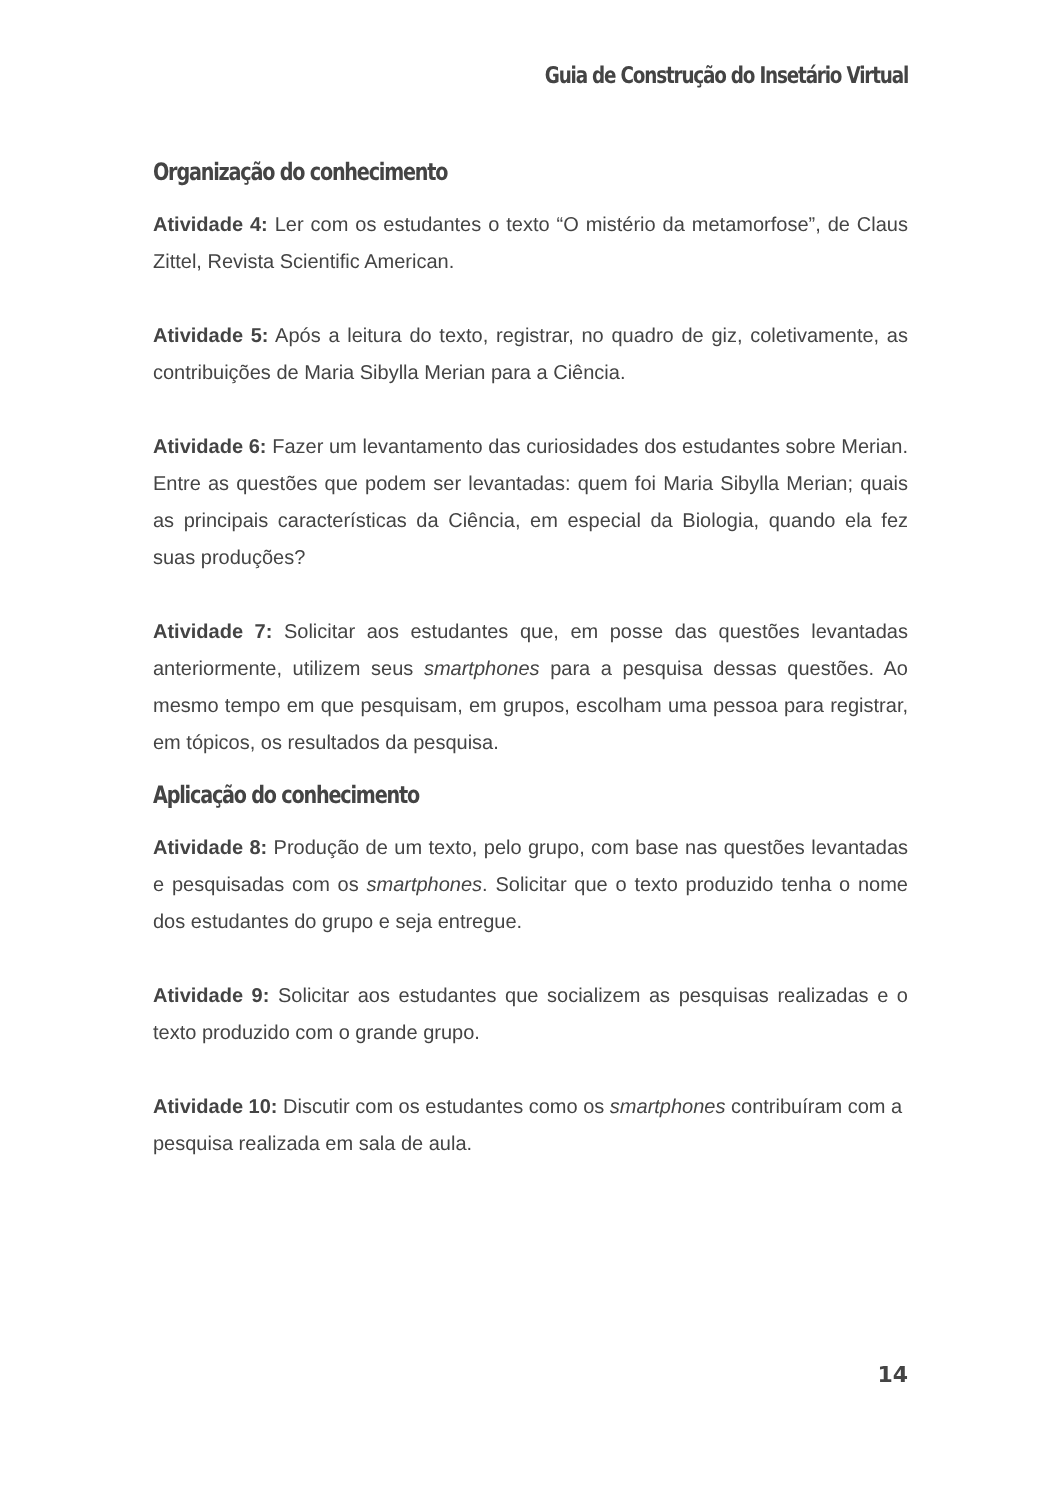Guia de Construção do Insetário Virtual
Organização do conhecimento
Atividade 4: Ler com os estudantes o texto “O mistério da metamorfose”, de Claus Zittel, Revista Scientific American.
Atividade 5: Após a leitura do texto, registrar, no quadro de giz, coletivamente, as contribuições de Maria Sibylla Merian para a Ciência.
Atividade 6: Fazer um levantamento das curiosidades dos estudantes sobre Merian. Entre as questões que podem ser levantadas: quem foi Maria Sibylla Merian; quais as principais características da Ciência, em especial da Biologia, quando ela fez suas produções?
Atividade 7: Solicitar aos estudantes que, em posse das questões levantadas anteriormente, utilizem seus smartphones para a pesquisa dessas questões. Ao mesmo tempo em que pesquisam, em grupos, escolham uma pessoa para registrar, em tópicos, os resultados da pesquisa.
Aplicação do conhecimento
Atividade 8: Produção de um texto, pelo grupo, com base nas questões levantadas e pesquisadas com os smartphones. Solicitar que o texto produzido tenha o nome dos estudantes do grupo e seja entregue.
Atividade 9: Solicitar aos estudantes que socializem as pesquisas realizadas e o texto produzido com o grande grupo.
Atividade 10: Discutir com os estudantes como os smartphones contribuíram com a pesquisa realizada em sala de aula.
14